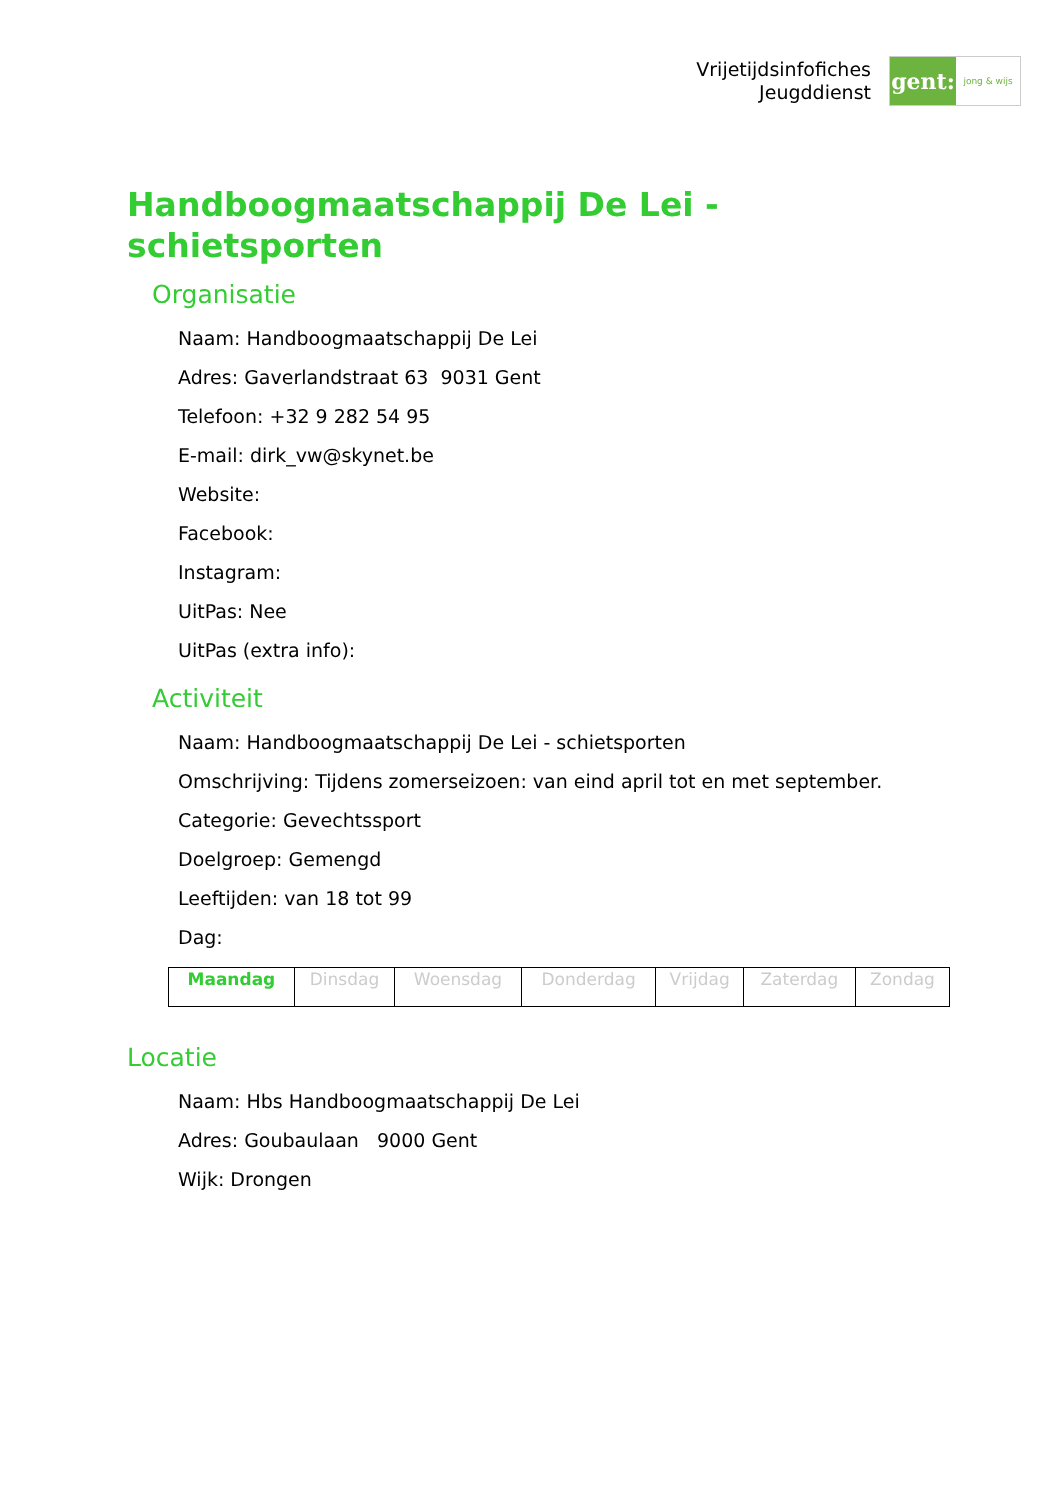Vrijetijdsinfofiches
Jeugddienst
gent:
jong & wijs
Handboogmaatschappij De Lei -
schietsporten
Organisatie
Naam: Handboogmaatschappij De Lei
Adres: Gaverlandstraat 63 9031 Gent
Telefoon: +32 9 282 54 95
E-mail: dirk_vw@skynet.be
Website:
Facebook:
Instagram:
UitPas: Nee
UitPas (extra info):
Activiteit
Naam: Handboogmaatschappij De Lei - schietsporten
Omschrijving: Tijdens zomerseizoen: van eind april tot en met september.
Categorie: Gevechtssport
Doelgroep: Gemengd
Leeftijden: van 18 tot 99
Dag:
| Maandag | Dinsdag | Woensdag | Donderdag | Vrijdag | Zaterdag | Zondag |
Locatie
Naam: Hbs Handboogmaatschappij De Lei
Adres: Goubaulaan 9000 Gent
Wijk: Drongen